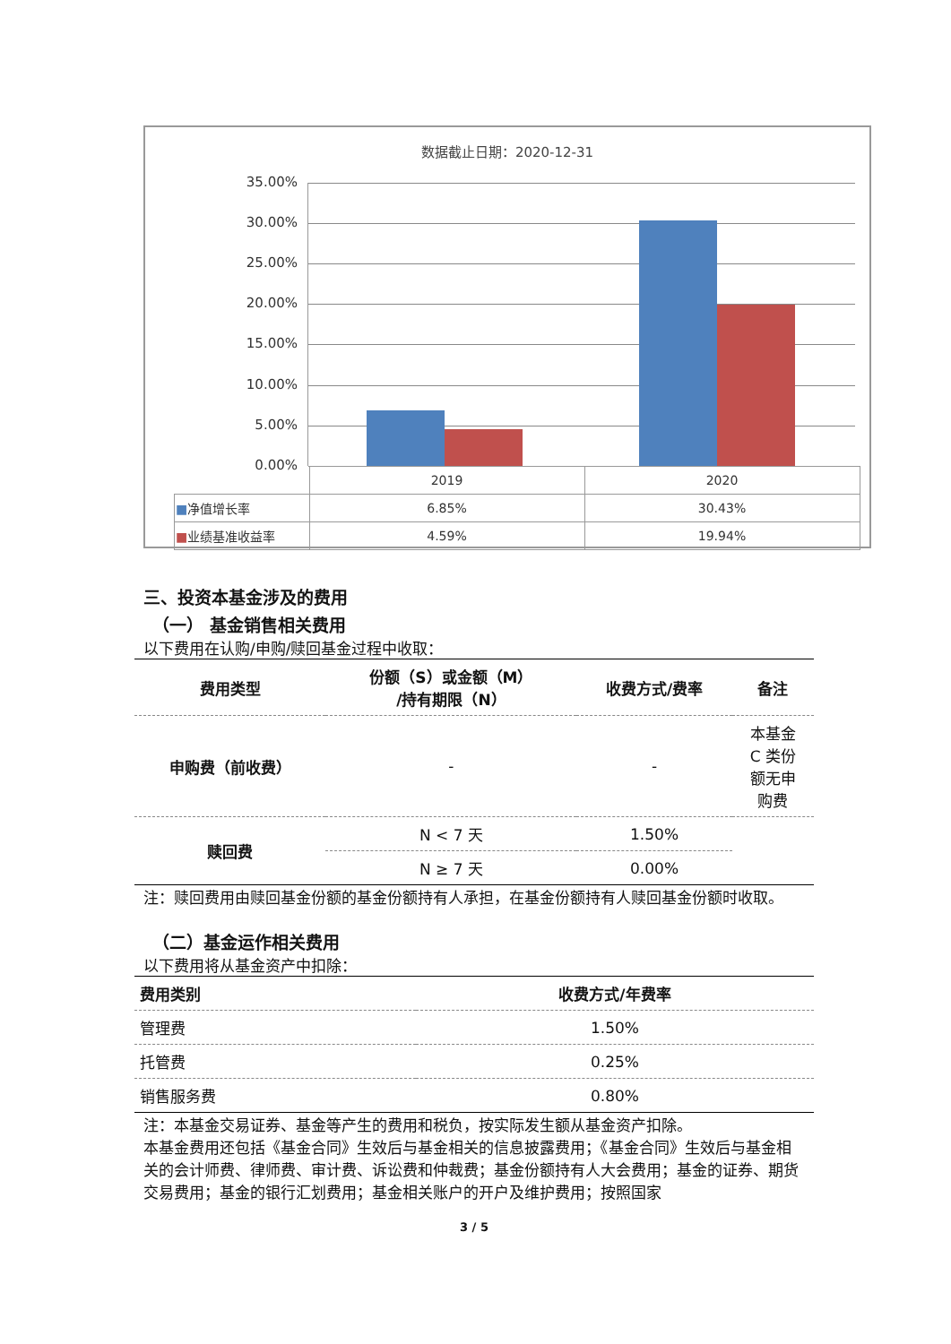数据截止日期：2020-12-31
35.00%
30.00%
25.00%
20.00%
15.00%
10.00%
5.00%
0.00%
| | 2019 | 2020 |
| ■ 净值增长率 | 6.85% | 30.43% |
| ■ 业绩基准收益率 | 4.59% | 19.94% |
三、投资本基金涉及的费用
（一） 基金销售相关费用
以下费用在认购/申购/赎回基金过程中收取：
| 费用类型 | 份额（S）或金额（M） /持有期限（N） | 收费方式/费率 | 备注 |
| --- | --- | --- | --- |
| 申购费（前收费） | - | - | 本基金 C 类份 额无申 购费 |
| 赎回费 | N < 7 天 | 1.50% | |
| | N ≥ 7 天 | 0.00% | |
注：赎回费用由赎回基金份额的基金份额持有人承担，在基金份额持有人赎回基金份额时收取。
（二）基金运作相关费用
以下费用将从基金资产中扣除：
| 费用类别 | 收费方式/年费率 |
| --- | --- |
| 管理费 | 1.50% |
| 托管费 | 0.25% |
| 销售服务费 | 0.80% |
注：本基金交易证券、基金等产生的费用和税负，按实际发生额从基金资产扣除。
本基金费用还包括《基金合同》生效后与基金相关的信息披露费用；《基金合同》生效后与基金相关的会计师费、律师费、审计费、诉讼费和仲裁费；基金份额持有人大会费用；基金的证券、期货交易费用；基金的银行汇划费用；基金相关账户的开户及维护费用；按照国家
3 / 5